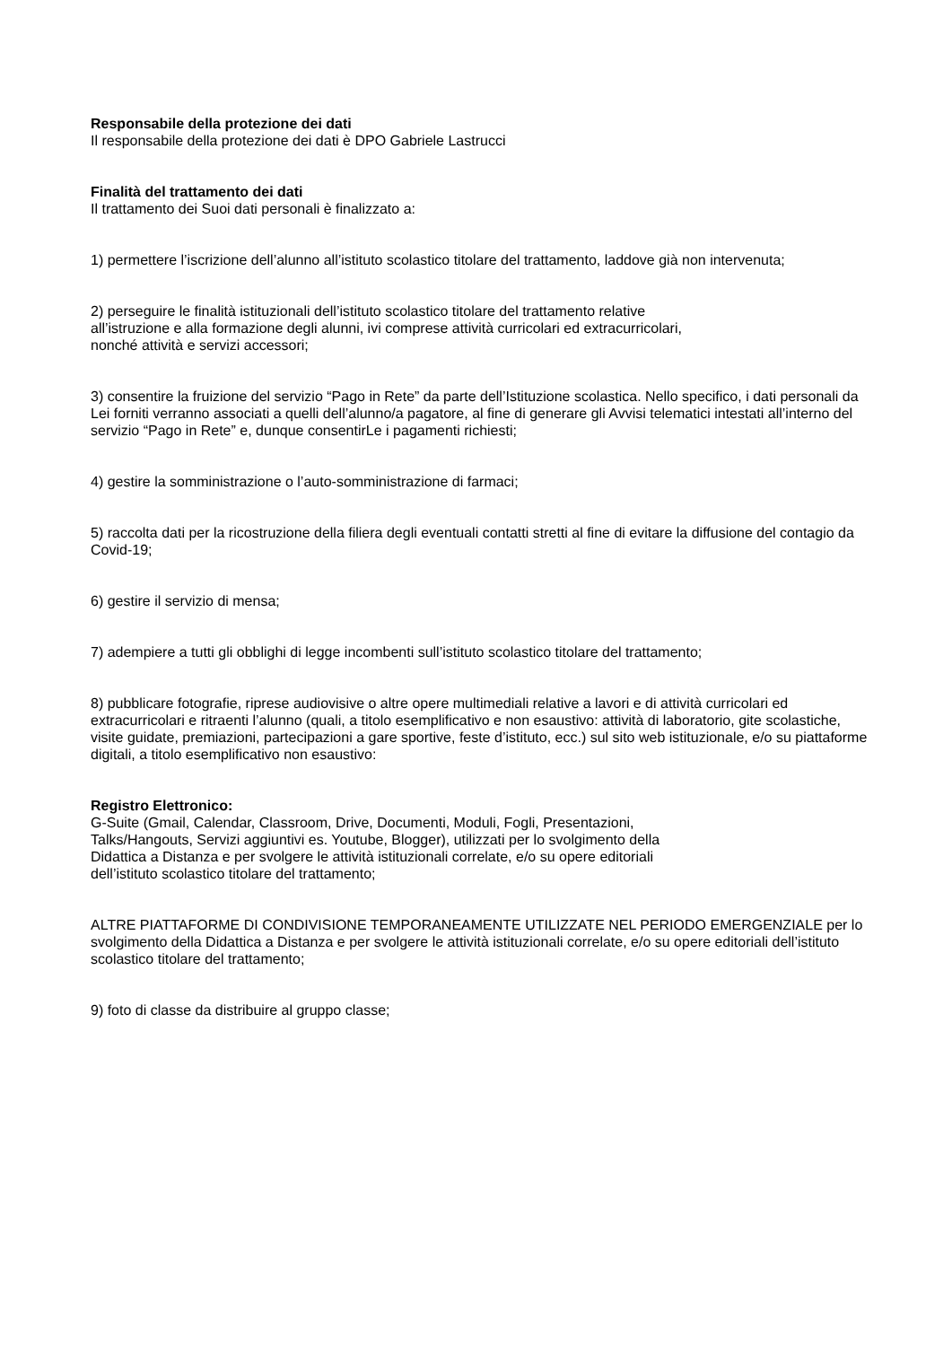Responsabile della protezione dei dati
Il responsabile della protezione dei dati è DPO Gabriele Lastrucci
Finalità del trattamento dei dati
Il trattamento dei Suoi dati personali è finalizzato a:
1) permettere l’iscrizione dell’alunno all’istituto scolastico titolare del trattamento, laddove già non intervenuta;
2) perseguire le finalità istituzionali dell’istituto scolastico titolare del trattamento relative
all’istruzione e alla formazione degli alunni, ivi comprese attività curricolari ed extracurricolari,
nonché attività e servizi accessori;
3) consentire la fruizione del servizio “Pago in Rete” da parte dell’Istituzione scolastica. Nello specifico, i dati personali da Lei forniti verranno associati a quelli dell’alunno/a pagatore, al fine di generare gli Avvisi telematici intestati all’interno del servizio “Pago in Rete” e, dunque consentirLe i pagamenti richiesti;
4) gestire la somministrazione o l’auto-somministrazione di farmaci;
5) raccolta dati per la ricostruzione della filiera degli eventuali contatti stretti al fine di evitare la diffusione del contagio da Covid-19;
6) gestire il servizio di mensa;
7) adempiere a tutti gli obblighi di legge incombenti sull’istituto scolastico titolare del trattamento;
8) pubblicare fotografie, riprese audiovisive o altre opere multimediali relative a lavori e di attività curricolari ed extracurricolari e ritraenti l’alunno (quali, a titolo esemplificativo e non esaustivo: attività di laboratorio, gite scolastiche, visite guidate, premiazioni, partecipazioni a gare sportive, feste d’istituto, ecc.) sul sito web istituzionale, e/o su piattaforme digitali, a titolo esemplificativo non esaustivo:
Registro Elettronico:
G-Suite (Gmail, Calendar, Classroom, Drive, Documenti, Moduli, Fogli, Presentazioni,
Talks/Hangouts, Servizi aggiuntivi es. Youtube, Blogger), utilizzati per lo svolgimento della
Didattica a Distanza e per svolgere le attività istituzionali correlate, e/o su opere editoriali
dell’istituto scolastico titolare del trattamento;
ALTRE PIATTAFORME DI CONDIVISIONE TEMPORANEAMENTE UTILIZZATE NEL PERIODO EMERGENZIALE per lo svolgimento della Didattica a Distanza e per svolgere le attività istituzionali correlate, e/o su opere editoriali dell’istituto scolastico titolare del trattamento;
9) foto di classe da distribuire al gruppo classe;